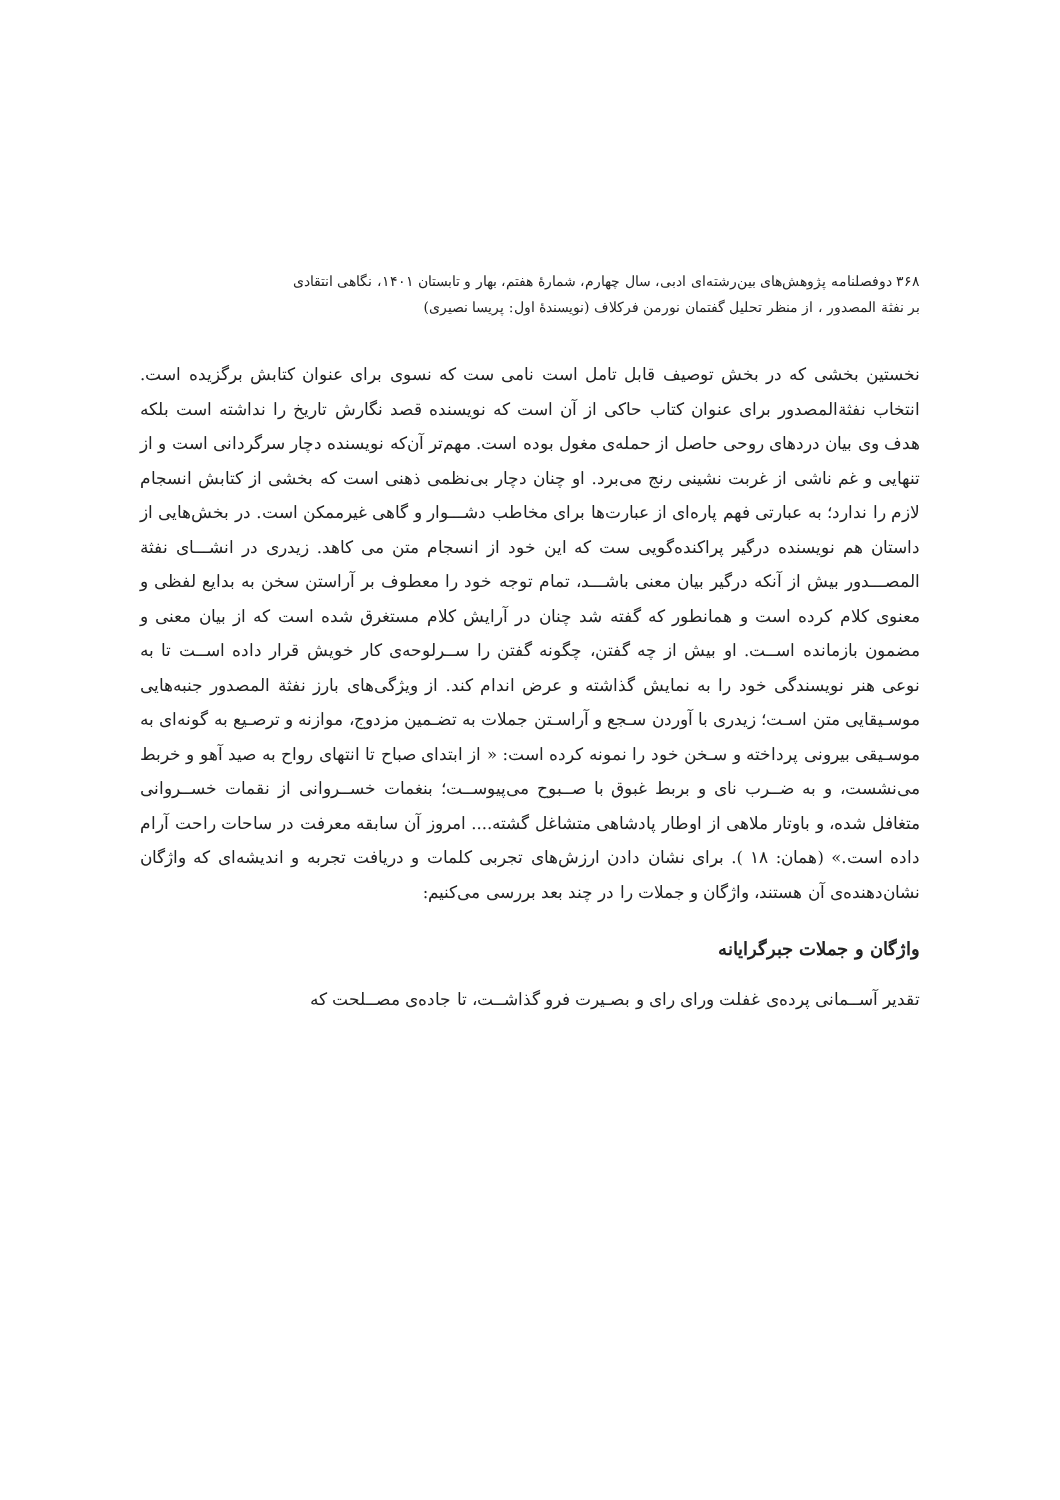۳۶۸ دوفصلنامه پژوهش‌های بین‌رشته‌ای ادبی، سال چهارم، شمارهٔ هفتم، بهار و تابستان ۱۴۰۱، نگاهی انتقادی
بر نفثة المصدور ، از منظر تحلیل گفتمان نورمن فرکلاف (نویسندهٔ اول: پریسا نصیری)
نخستین بخشی که در بخش توصیف قابل تامل است نامی ست که نسوی برای عنوان کتابش برگزیده است. انتخاب نفثةالمصدور برای عنوان کتاب حاکی از آن است که نویسنده قصد نگارش تاریخ را نداشته است بلکه هدف وی بیان دردهای روحی حاصل از حمله‌ی مغول بوده است. مهم‌تر آن‌که نویسنده دچار سرگردانی است و از تنهایی و غم ناشی از غربت نشینی رنج می‌برد. او چنان دچار بی‌نظمی ذهنی است که بخشی از کتابش انسجام لازم را ندارد؛ به عبارتی فهم پاره‌ای از عبارت‌ها برای مخاطب دشـــوار و گاهی غیرممکن است. در بخش‌هایی از داستان هم نویسنده درگیر پراکنده‌گویی ست که این خود از انسجام متن می کاهد. زیدری در انشـــای نفثة المصـــدور بیش از آنکه درگیر بیان معنی باشـــد، تمام توجه خود را معطوف بر آراستن سخن به بدایع لفظی و معنوی کلام کرده است و همانطور که گفته شد چنان در آرایش کلام مستغرق شده است که از بیان معنی و مضمون بازمانده اســت. او بیش از چه گفتن، چگونه گفتن را ســرلوحه‌ی کار خویش قرار داده اســت تا به نوعی هنر نویسندگی خود را به نمایش گذاشته و عرض اندام کند. از ویژگی‌های بارز نفثة المصدور جنبه‌هایی موسـیقایی متن اسـت؛ زیدری با آوردن سـجع و آراسـتن جملات به تضـمین مزدوج، موازنه و ترصـیع به گونه‌ای به موسـیقی بیرونی پرداخته و سـخن خود را نمونه کرده است: « از ابتدای صباح تا انتهای رواح به صید آهو و خربط می‌نشست، و به ضــرب نای و بربط غبوق با صــبوح می‌پیوســت؛ بنغمات خســروانی از نقمات خســروانی متغافل شده، و باوتار ملاهی از اوطار پادشاهی متشاغل گشته.... امروز آن سابقه معرفت در ساحات راحت آرام داده است.» (همان: ۱۸ ). برای نشان دادن ارزش‌های تجربی کلمات و دریافت تجربه و اندیشه‌ای که واژگان نشان‌دهنده‌ی آن هستند، واژگان و جملات را در چند بعد بررسی می‌کنیم:
واژگان و جملات جبرگرایانه
تقدیر آســمانی پرده‌ی غفلت ورای رای و بصـیرت فرو گذاشــت، تا جاده‌ی مصــلحت که